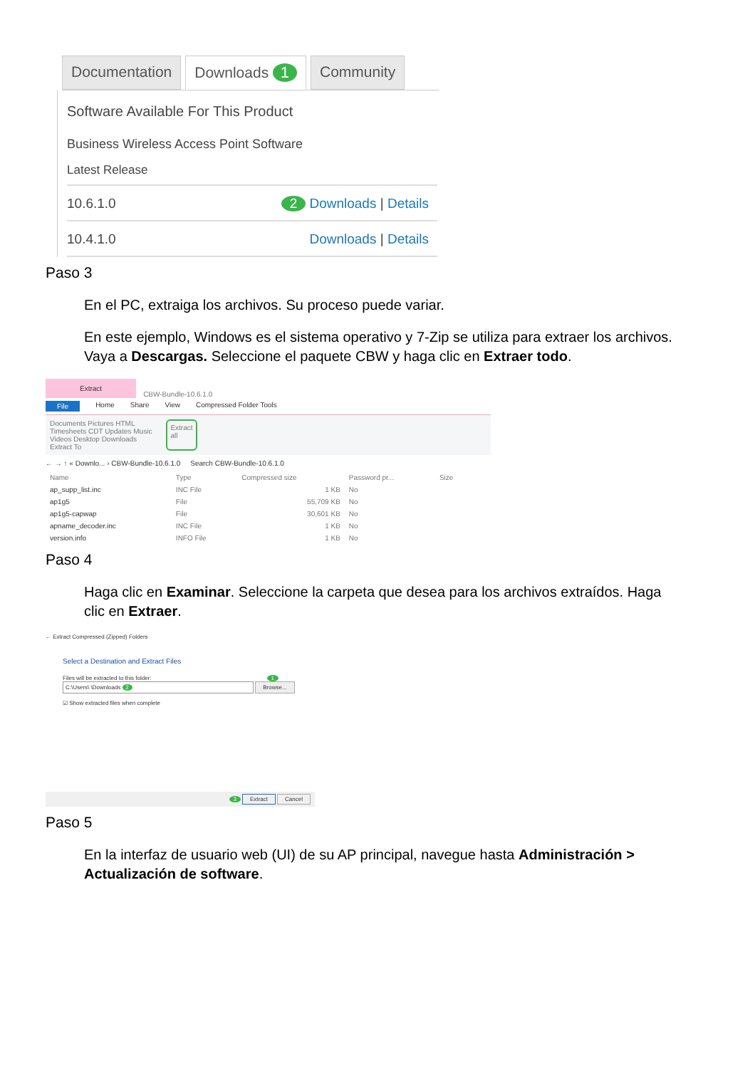Documentation Downloads 1 Community
Software Available For This Product
Business Wireless Access Point Software
Latest Release
10.6.1.0 2 Downloads | Details
10.4.1.0 Downloads | Details
Paso 3
En el PC, extraiga los archivos. Su proceso puede variar.
En este ejemplo, Windows es el sistema operativo y 7-Zip se utiliza para extraer los archivos. Vaya a Descargas. Seleccione el paquete CBW y haga clic en Extraer todo.
Extract CBW-Bundle-10.6.1.0
File Home Share View Compressed Folder Tools
Documents Pictures HTML
Timesheets CDT Updates Music
Videos Desktop Downloads
Extract To
Extract
all
← → ↑ « Downlo... › CBW-Bundle-10.6.1.0 Search CBW-Bundle-10.6.1.0
| Name | Type | Compressed size | Password pr... | Size |
| --- | --- | --- | --- | --- |
| ap_supp_list.inc | INC File | 1 KB | No | |
| ap1g5 | File | 55,709 KB | No | |
| ap1g5-capwap | File | 30,601 KB | No | |
| apname_decoder.inc | INC File | 1 KB | No | |
| version.info | INFO File | 1 KB | No | |
Paso 4
Haga clic en Examinar. Seleccione la carpeta que desea para los archivos extraídos. Haga clic en Extraer.
← Extract Compressed (Zipped) Folders
Select a Destination and Extract Files
Files will be extracted to this folder: 1
C:\Users\ \Downloads 2 Browse...
☑ Show extracted files when complete
3 Extract Cancel
Paso 5
En la interfaz de usuario web (UI) de su AP principal, navegue hasta Administración > Actualización de software.